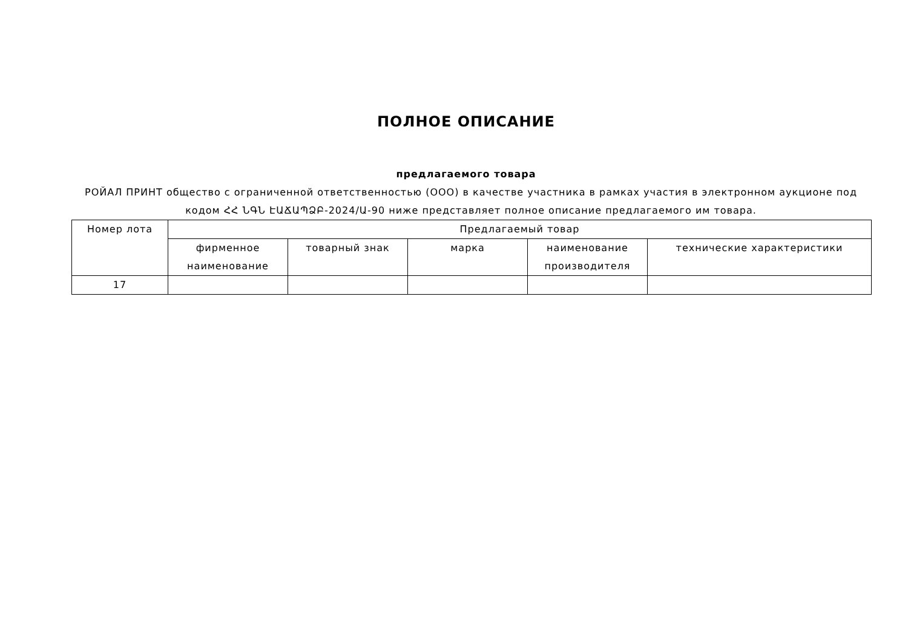ПОЛНОЕ ОПИСАНИЕ
предлагаемого товара
РОЙАЛ ПРИНТ общество с ограниченной ответственностью (ООО) в качестве участника в рамках участия в электронном аукционе под кодом ՀՀ ՆԳՆ ԷԱՃԱՊՁԲ-2024/Ա-90 ниже представляет полное описание предлагаемого им товара.
| Номер лота | Предлагаемый товар | | | | |
| --- | --- | --- | --- | --- | --- |
| | фирменное наименование | товарный знак | марка | наименование производителя | технические характеристики |
| 17 | | | | | |